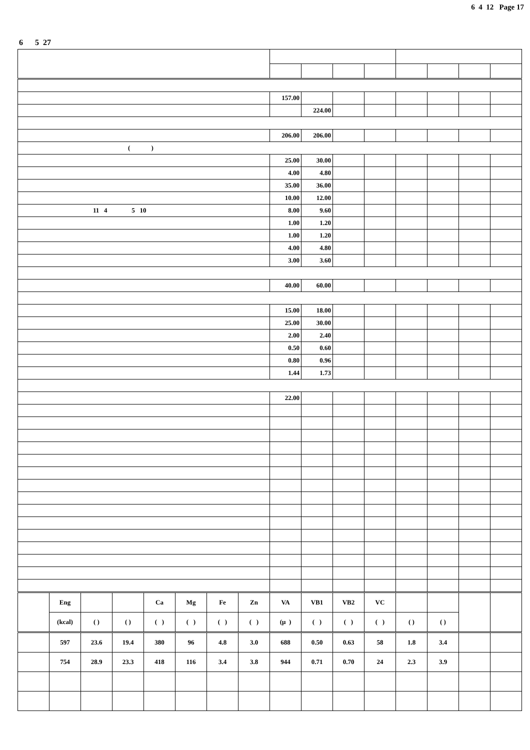6 4 12 Page 17
6 5 27
| | | | | | | | | 157.00 | | | | | | | |
| | | | | | | | | | 224.00 | | | | | | |
| | | | | | | | | 206.00 | 206.00 | | | | | | |
| ( ) | | | | | | | | | | | | | | | |
| | | | | | | | | 25.00 | 30.00 | | | | | | |
| | | | | | | | | 4.00 | 4.80 | | | | | | |
| | | | | | | | | 35.00 | 36.00 | | | | | | |
| | | | | | | | | 10.00 | 12.00 | | | | | | |
| 11 4 5 10 | | | | | | | | 8.00 | 9.60 | | | | | | |
| | | | | | | | | 1.00 | 1.20 | | | | | | |
| | | | | | | | | 1.00 | 1.20 | | | | | | |
| | | | | | | | | 4.00 | 4.80 | | | | | | |
| | | | | | | | | 3.00 | 3.60 | | | | | | |
| | | | | | | | | 40.00 | 60.00 | | | | | | |
| | | | | | | | | 15.00 | 18.00 | | | | | | |
| | | | | | | | | 25.00 | 30.00 | | | | | | |
| | | | | | | | | 2.00 | 2.40 | | | | | | |
| | | | | | | | | 0.50 | 0.60 | | | | | | |
| | | | | | | | | 0.80 | 0.96 | | | | | | |
| | | | | | | | | 1.44 | 1.73 | | | | | | |
| | | | | | | | | 22.00 | | | | | | | |
| | Eng | | | Ca | Mg | Fe | Zn | VA | VB1 | VB2 | VC | | | | |
| | (kcal) | ( ) | ( ) | ( ) | ( ) | ( ) | ( ) | (μ ) | ( ) | ( ) | ( ) | ( ) | ( ) | | |
| | 597 | 23.6 | 19.4 | 380 | 96 | 4.8 | 3.0 | 688 | 0.50 | 0.63 | 58 | 1.8 | 3.4 | | |
| | 754 | 28.9 | 23.3 | 418 | 116 | 3.4 | 3.8 | 944 | 0.71 | 0.70 | 24 | 2.3 | 3.9 | | |